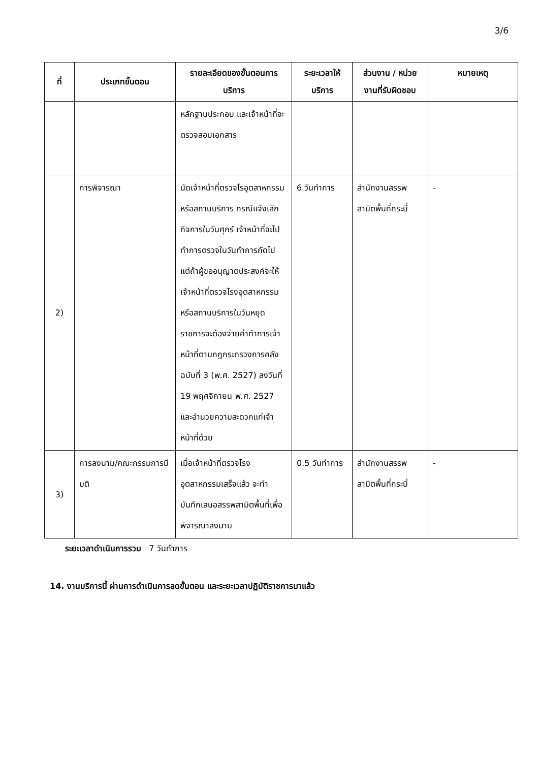3/6
| ที่ | ประเภทขั้นตอน | รายละเอียดของขั้นตอนการบริการ | ระยะเวลาให้บริการ | ส่วนงาน / หน่วยงานที่รับผิดชอบ | หมายเหตุ |
| --- | --- | --- | --- | --- | --- |
| | | หลักฐานประกอบ และเจ้าหน้าที่จะตรวจสอบเอกสาร | | | |
| 2) | การพิจารณา | นัดเจ้าหน้าที่ตรวจโรอุตสาหกรรมหรือสถานบริการ กรณีแจ้งเลิกกิจการในวันศุกร์ เจ้าหน้าที่จะไปทำการตรวจในวันทำการถัดไป แต่ถ้าผู้ขออนุญาตประสงค์จะให้เจ้าหน้าที่ตรวจโรงอุตสาหกรรมหรือสถานบริการในวันหยุดราชการจะต้องจ่ายค่าทำการเจ้าหน้าที่ตามกฎกระทรวงการคลัง ฉบับที่ 3 (พ.ศ. 2527) ลงวันที่ 19 พฤศจิกายน พ.ศ. 2527 และอำนวยความสะดวกแก่เจ้าหน้าที่ด้วย | 6 วันทำการ | สำนักงานสรรพสามิตพื้นที่กระบี่ | - |
| 3) | การลงนาม/คณะกรรมการมีมติ | เมื่อเจ้าหน้าที่ตรวจโรงอุตสาหกรรมเสร็จแล้ว จะทำบันทึกเสนอสรรพสามิตพื้นที่เพื่อพิจารณาลงนาม | 0.5 วันทำการ | สำนักงานสรรพสามิตพื้นที่กระบี่ | - |
ระยะเวลาดำเนินการรวม 7 วันทำการ
14. งานบริการนี้ ผ่านการดำเนินการลดขั้นตอน และระยะเวลาปฏิบัติราชการมาแล้ว